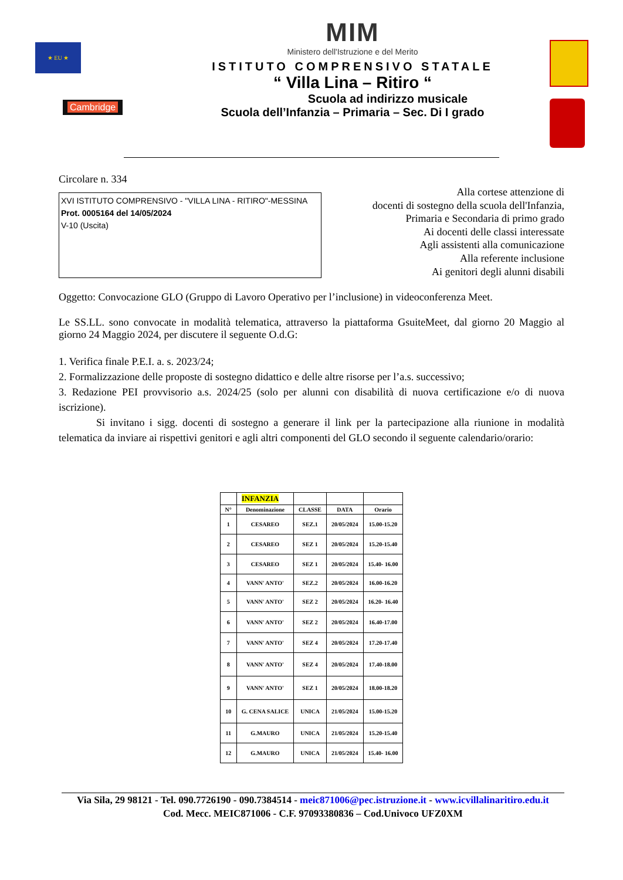★ EU ★
Cambridge
MIM
Ministero dell'Istruzione e del Merito
ISTITUTO COMPRENSIVO STATALE
“ Villa Lina – Ritiro “
Scuola ad indirizzo musicale
Scuola dell’Infanzia – Primaria – Sec. Di I grado
Circolare n. 334
XVI ISTITUTO COMPRENSIVO - "VILLA LINA - RITIRO"-MESSINA
Prot. 0005164 del 14/05/2024
V-10 (Uscita)
Alla cortese attenzione di
docenti di sostegno della scuola dell'Infanzia,
Primaria e Secondaria di primo grado
Ai docenti delle classi interessate
Agli assistenti alla comunicazione
Alla referente inclusione
Ai genitori degli alunni disabili
Oggetto: Convocazione GLO (Gruppo di Lavoro Operativo per l’inclusione) in videoconferenza Meet.
Le SS.LL. sono convocate in modalità telematica, attraverso la piattaforma GsuiteMeet, dal giorno 20 Maggio al giorno 24 Maggio 2024, per discutere il seguente O.d.G:
1. Verifica finale P.E.I. a. s. 2023/24;
2. Formalizzazione delle proposte di sostegno didattico e delle altre risorse per l’a.s. successivo;
3. Redazione PEI provvisorio a.s. 2024/25 (solo per alunni con disabilità di nuova certificazione e/o di nuova iscrizione).
Si invitano i sigg. docenti di sostegno a generare il link per la partecipazione alla riunione in modalità telematica da inviare ai rispettivi genitori e agli altri componenti del GLO secondo il seguente calendario/orario:
| | INFANZIA | | | |
| --- | --- | --- | --- | --- |
| N° | Denominazione | CLASSE | DATA | Orario |
| 1 | CESAREO | SEZ.1 | 20/05/2024 | 15.00-15.20 |
| 2 | CESAREO | SEZ 1 | 20/05/2024 | 15.20-15.40 |
| 3 | CESAREO | SEZ 1 | 20/05/2024 | 15.40- 16.00 |
| 4 | VANN' ANTO' | SEZ.2 | 20/05/2024 | 16.00-16.20 |
| 5 | VANN' ANTO' | SEZ 2 | 20/05/2024 | 16.20- 16.40 |
| 6 | VANN' ANTO' | SEZ 2 | 20/05/2024 | 16.40-17.00 |
| 7 | VANN' ANTO' | SEZ 4 | 20/05/2024 | 17.20-17.40 |
| 8 | VANN' ANTO' | SEZ 4 | 20/05/2024 | 17.40-18.00 |
| 9 | VANN' ANTO' | SEZ 1 | 20/05/2024 | 18.00-18.20 |
| 10 | G. CENA SALICE | UNICA | 21/05/2024 | 15.00-15.20 |
| 11 | G.MAURO | UNICA | 21/05/2024 | 15.20-15.40 |
| 12 | G.MAURO | UNICA | 21/05/2024 | 15.40- 16.00 |
Via Sila, 29 98121 - Tel. 090.7726190 - 090.7384514 - meic871006@pec.istruzione.it - www.icvillalinaritiro.edu.it
Cod. Mecc. MEIC871006 - C.F. 97093380836 – Cod.Univoco UFZ0XM